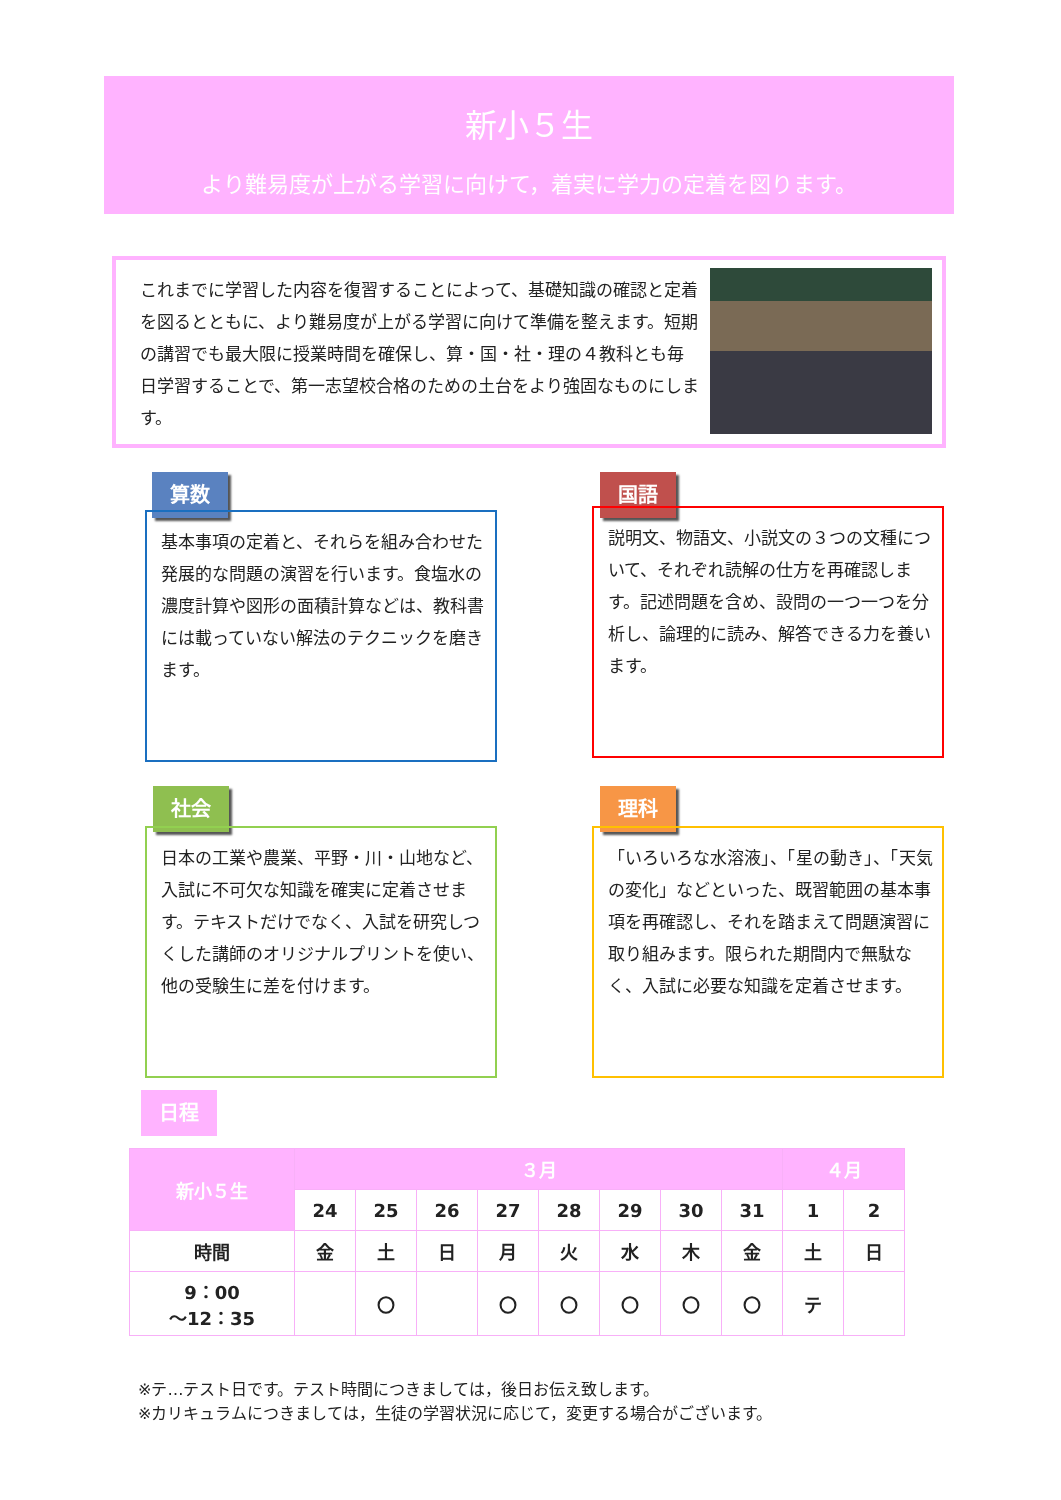新小５生
より難易度が上がる学習に向けて，着実に学力の定着を図ります。
これまでに学習した内容を復習することによって、基礎知識の確認と定着を図るとともに、より難易度が上がる学習に向けて準備を整えます。短期の講習でも最大限に授業時間を確保し、算・国・社・理の４教科とも毎日学習することで、第一志望校合格のための土台をより強固なものにします。
算数
基本事項の定着と、それらを組み合わせた発展的な問題の演習を行います。食塩水の濃度計算や図形の面積計算などは、教科書には載っていない解法のテクニックを磨きます。
国語
説明文、物語文、小説文の３つの文種について、それぞれ読解の仕方を再確認します。記述問題を含め、設問の一つ一つを分析し、論理的に読み、解答できる力を養います。
社会
日本の工業や農業、平野・川・山地など、入試に不可欠な知識を確実に定着させます。テキストだけでなく、入試を研究しつくした講師のオリジナルプリントを使い、他の受験生に差を付けます。
理科
「いろいろな水溶液」、「星の動き」、「天気の変化」などといった、既習範囲の基本事項を再確認し、それを踏まえて問題演習に取り組みます。限られた期間内で無駄なく、入試に必要な知識を定着させます。
日程
| 新小５生 | ３月 | | | | | | | | ４月 | |
| --- | --- | --- | --- | --- | --- | --- | --- | --- | --- | --- |
| | 24 | 25 | 26 | 27 | 28 | 29 | 30 | 31 | 1 | 2 |
| 時間 | 金 | 土 | 日 | 月 | 火 | 水 | 木 | 金 | 土 | 日 |
| 9：00 ～12：35 | | 〇 | | 〇 | 〇 | 〇 | 〇 | 〇 | テ | |
※テ…テスト日です。テスト時間につきましては，後日お伝え致します。
※カリキュラムにつきましては，生徒の学習状況に応じて，変更する場合がございます。